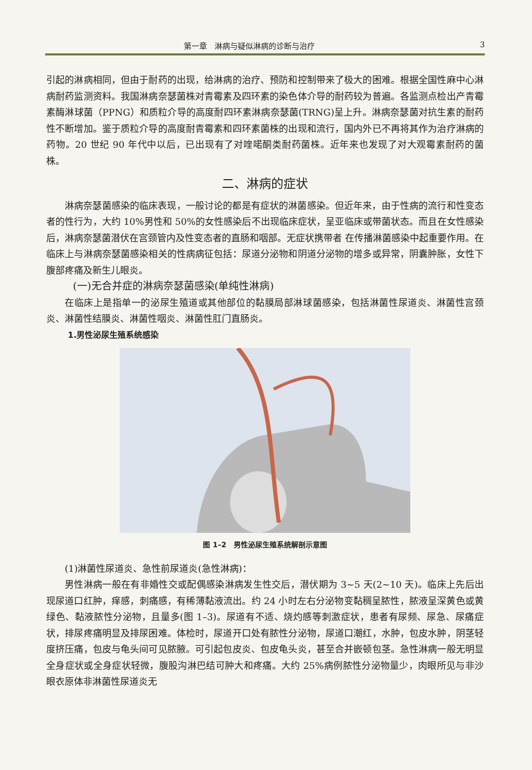第一章　淋病与疑似淋病的诊断与治疗 3
引起的淋病相同，但由于耐药的出现，给淋病的治疗、预防和控制带来了极大的困难。根据全国性麻中心淋病耐药监测资料。我国淋病奈瑟菌株对青霉素及四环素的染色体介导的耐药较为普遍。各监测点检出产青霉素酶淋球菌（PPNG）和质粒介导的高度耐四环素淋病奈瑟菌(TRNG)呈上升。淋病奈瑟菌对抗生素的耐药性不断增加。鉴于质粒介导的高度耐青霉素和四环素菌株的出现和流行，国内外已不再将其作为治疗淋病的药物。20 世纪 90 年代中以后，已出现有了对喹喏酮类耐药菌株。近年来也发现了对大观霉素耐药的菌株。
二、淋病的症状
淋病奈瑟菌感染的临床表现，一般讨论的都是有症状的淋菌感染。但近年来，由于性病的流行和性变态者的性行为，大约 10%男性和 50%的女性感染后不出现临床症状，呈亚临床或带菌状态。而且在女性感染后，淋病奈瑟菌潜伏在宫颈管内及性变态者的直肠和咽部。无症状携带者 在传播淋菌感染中起重要作用。在临床上与淋病奈瑟菌感染相关的性病病征包括：尿道分泌物和阴道分泌物的增多或异常，阴囊肿胀，女性下腹部疼痛及新生儿眼炎。
(一)无合并症的淋病奈瑟菌感染(单纯性淋病)
在临床上是指单一的泌尿生殖道或其他部位的黏膜局部淋球菌感染，包括淋菌性尿道炎、淋菌性宫颈炎、淋菌性结膜炎、淋菌性咽炎、淋菌性肛门直肠炎。
1.男性泌尿生殖系统感染
图 1–2　男性泌尿生殖系统解剖示意图
(1)淋菌性尿道炎、急性前尿道炎(急性淋病)：
男性淋病一般在有非婚性交或配偶感染淋病发生性交后，潜伏期为 3~5 天(2~10 天)。临床上先后出现尿道口红肿，痒感，刺痛感，有稀薄黏液流出。约 24 小时左右分泌物变黏稠呈脓性，脓液呈深黄色或黄绿色、黏液脓性分泌物，且量多(图 1–3)。尿道有不适、烧灼感等刺激症状，患者有尿频、尿急、尿痛症状，排尿疼痛明显及排尿困难。体检时，尿道开口处有脓性分泌物，尿道口潮红，水肿，包皮水肿，阴茎轻度挤压痛，包皮与龟头间可见脓腋。可引起包皮炎、包皮龟头炎，甚至合并嵌顿包茎。急性淋病一般无明显全身症状或全身症状轻微，腹股沟淋巴结可肿大和疼痛。大约 25%病例脓性分泌物量少，肉眼所见与非沙眼衣原体非淋菌性尿道炎无